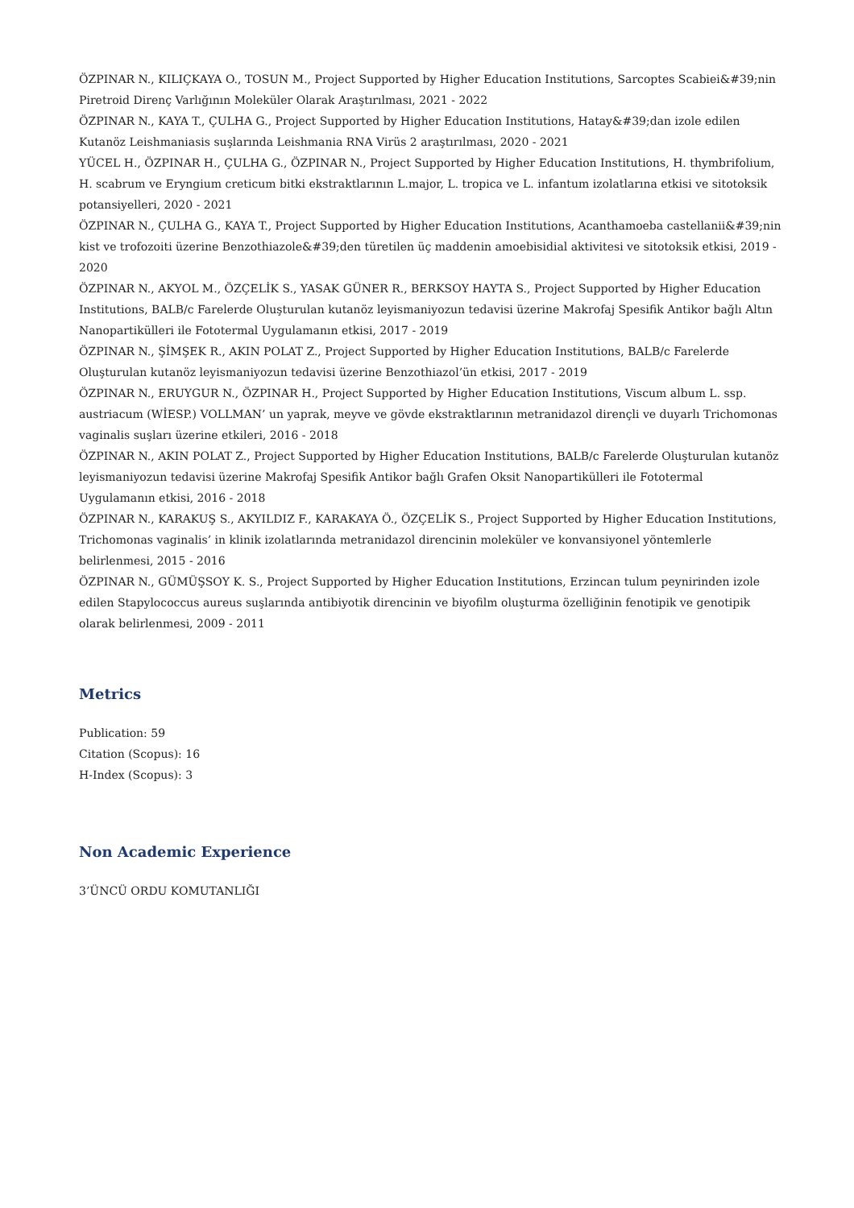ÖZPINAR N., KILIÇKAYA O., TOSUN M., Project Supported by Higher Education Institutions, Sarcoptes Scabiei&#39;nin Piretroid Direnç Varlığının Moleküler Olarak Araştırılması, 2021 - 2022
ÖZPINAR N., KAYA T., ÇULHA G., Project Supported by Higher Education Institutions, Hatay&#39;dan izole edilen Kutanöz Leishmaniasis suşlarında Leishmania RNA Virüs 2 araştırılması, 2020 - 2021
YÜCEL H., ÖZPINAR H., ÇULHA G., ÖZPINAR N., Project Supported by Higher Education Institutions, H. thymbrifolium, H. scabrum ve Eryngium creticum bitki ekstraktlarının L.major, L. tropica ve L. infantum izolatlarına etkisi ve sitotoksik potansiyelleri, 2020 - 2021
ÖZPINAR N., ÇULHA G., KAYA T., Project Supported by Higher Education Institutions, Acanthamoeba castellanii&#39;nin kist ve trofozoiti üzerine Benzothiazole&#39;den türetilen üç maddenin amoebisidial aktivitesi ve sitotoksik etkisi, 2019 - 2020
ÖZPINAR N., AKYOL M., ÖZÇELİK S., YASAK GÜNER R., BERKSOY HAYTA S., Project Supported by Higher Education Institutions, BALB/c Farelerde Oluşturulan kutanöz leyismaniyozun tedavisi üzerine Makrofaj Spesifik Antikor bağlı Altın Nanopartikülleri ile Fototermal Uygulamanın etkisi, 2017 - 2019
ÖZPINAR N., ŞİMŞEK R., AKIN POLAT Z., Project Supported by Higher Education Institutions, BALB/c Farelerde Oluşturulan kutanöz leyismaniyozun tedavisi üzerine Benzothiazol’ün etkisi, 2017 - 2019
ÖZPINAR N., ERUYGUR N., ÖZPINAR H., Project Supported by Higher Education Institutions, Viscum album L. ssp. austriacum (WİESP.) VOLLMAN’ un yaprak, meyve ve gövde ekstraktlarının metranidazol dirençli ve duyarlı Trichomonas vaginalis suşları üzerine etkileri, 2016 - 2018
ÖZPINAR N., AKIN POLAT Z., Project Supported by Higher Education Institutions, BALB/c Farelerde Oluşturulan kutanöz leyismaniyozun tedavisi üzerine Makrofaj Spesifik Antikor bağlı Grafen Oksit Nanopartikülleri ile Fototermal Uygulamanın etkisi, 2016 - 2018
ÖZPINAR N., KARAKUŞ S., AKYILDIZ F., KARAKAYA Ö., ÖZÇELİK S., Project Supported by Higher Education Institutions, Trichomonas vaginalis’ in klinik izolatlarında metranidazol direncinin moleküler ve konvansiyonel yöntemlerle belirlenmesi, 2015 - 2016
ÖZPINAR N., GÜMÜŞSOY K. S., Project Supported by Higher Education Institutions, Erzincan tulum peynirinden izole edilen Stapylococcus aureus suşlarında antibiyotik direncinin ve biyofilm oluşturma özelliğinin fenotipik ve genotipik olarak belirlenmesi, 2009 - 2011
Metrics
Publication: 59
Citation (Scopus): 16
H-Index (Scopus): 3
Non Academic Experience
3’ÜNCÜ ORDU KOMUTANLIĞI